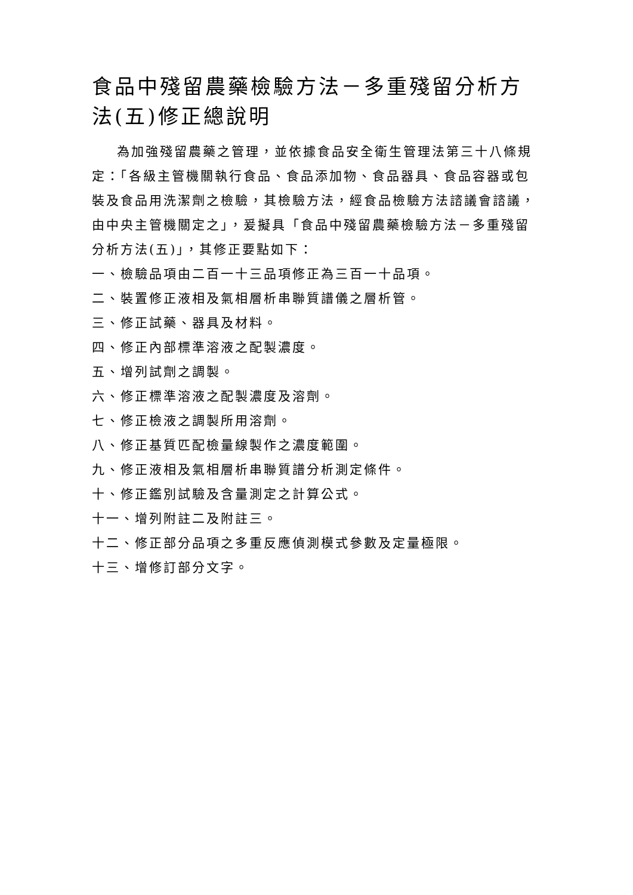食品中殘留農藥檢驗方法－多重殘留分析方法(五)修正總說明
為加強殘留農藥之管理，並依據食品安全衛生管理法第三十八條規定：「各級主管機關執行食品、食品添加物、食品器具、食品容器或包裝及食品用洗潔劑之檢驗，其檢驗方法，經食品檢驗方法諮議會諮議，由中央主管機關定之」，爰擬具「食品中殘留農藥檢驗方法－多重殘留分析方法(五)」，其修正要點如下：
一、檢驗品項由二百一十三品項修正為三百一十品項。
二、裝置修正液相及氣相層析串聯質譜儀之層析管。
三、修正試藥、器具及材料。
四、修正內部標準溶液之配製濃度。
五、增列試劑之調製。
六、修正標準溶液之配製濃度及溶劑。
七、修正檢液之調製所用溶劑。
八、修正基質匹配檢量線製作之濃度範圍。
九、修正液相及氣相層析串聯質譜分析測定條件。
十、修正鑑別試驗及含量測定之計算公式。
十一、增列附註二及附註三。
十二、修正部分品項之多重反應偵測模式參數及定量極限。
十三、增修訂部分文字。